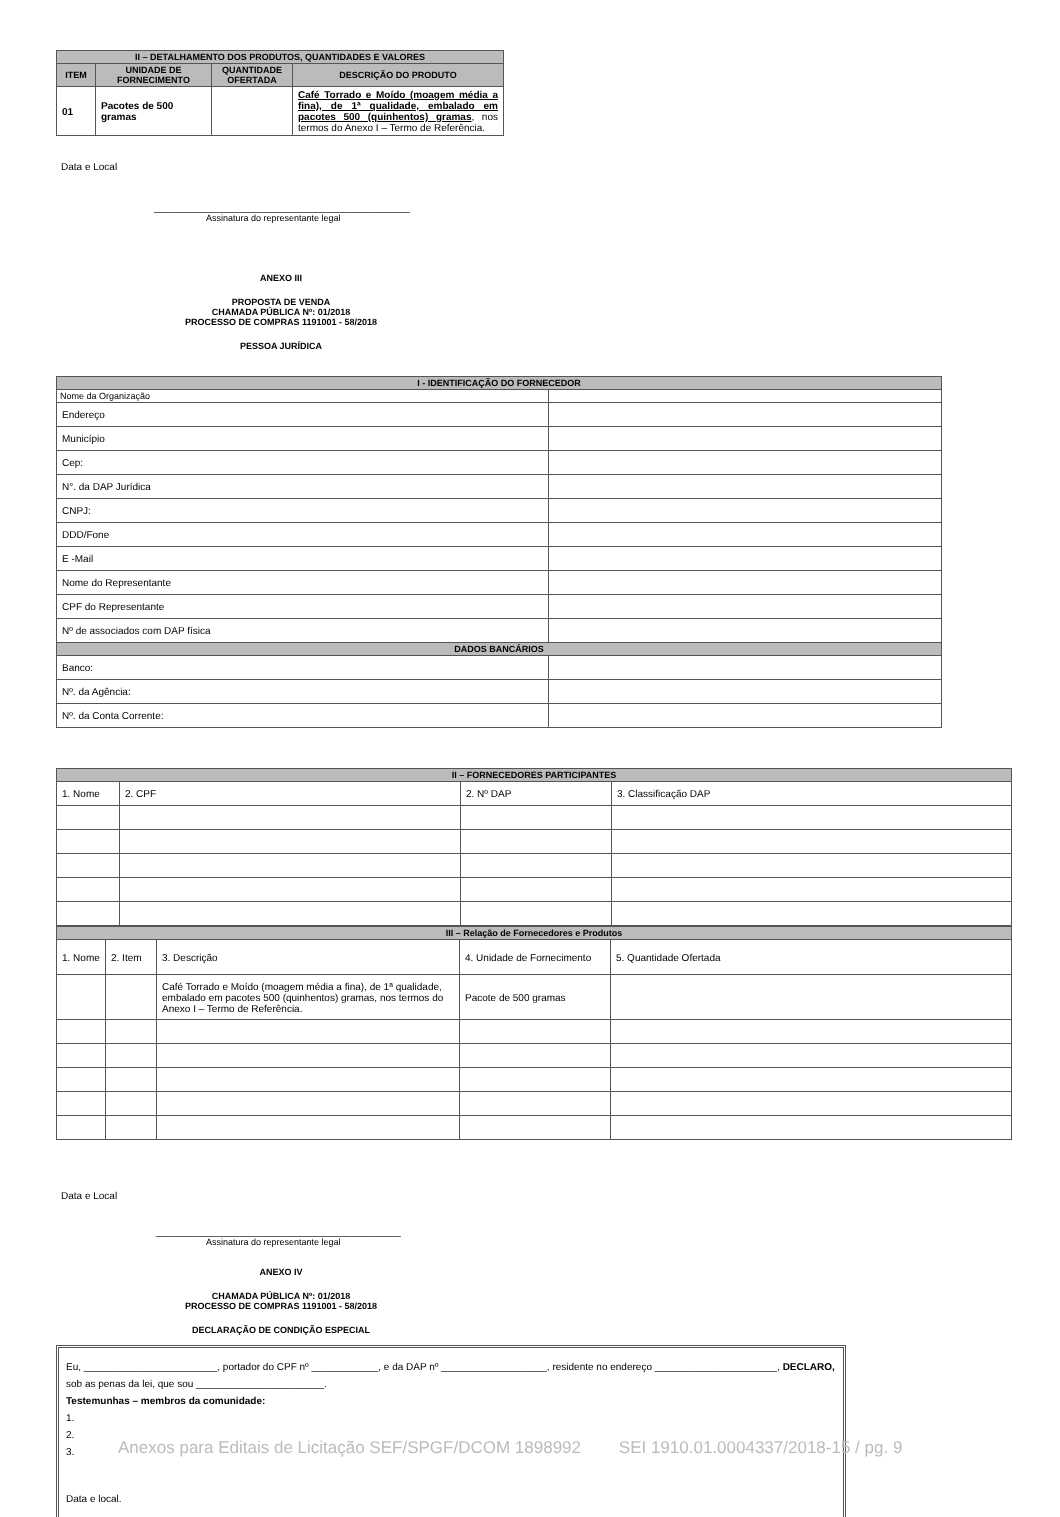| II – DETALHAMENTO DOS PRODUTOS, QUANTIDADES E VALORES | | | |
| --- | --- | --- | --- |
| ITEM | UNIDADE DE FORNECIMENTO | QUANTIDADE OFERTADA | DESCRIÇÃO DO PRODUTO |
| 01 | Pacotes de 500 gramas | | Café Torrado e Moído (moagem média a fina), de 1ª qualidade, embalado em pacotes 500 (quinhentos) gramas , nos termos do Anexo I – Termo de Referência. |
Data e Local
______________________________________________
Assinatura do representante legal
ANEXO III
PROPOSTA DE VENDA
CHAMADA PÚBLICA Nº: 01/2018
PROCESSO DE COMPRAS 1191001 - 58/2018
PESSOA JURÍDICA
| I - IDENTIFICAÇÃO DO FORNECEDOR | |
| --- | --- |
| Nome da Organização | |
| Endereço | |
| Município | |
| Cep: | |
| N°. da DAP Jurídica | |
| CNPJ: | |
| DDD/Fone | |
| E -Mail | |
| Nome do Representante | |
| CPF do Representante | |
| Nº de associados com DAP física | |
| DADOS BANCÁRIOS | |
| Banco: | |
| Nº. da Agência: | |
| Nº. da Conta Corrente: | |
| II – FORNECEDORES PARTICIPANTES | | | |
| --- | --- | --- | --- |
| 1. Nome | 2. CPF | 2. Nº DAP | 3. Classificação DAP |
| III – Relação de Fornecedores e Produtos | | | | |
| --- | --- | --- | --- | --- |
| 1. Nome | 2. Item | 3. Descrição | 4. Unidade de Fornecimento | 5. Quantidade Ofertada |
| | | Café Torrado e Moído (moagem média a fina), de 1ª qualidade, embalado em pacotes 500 (quinhentos) gramas, nos termos do Anexo I – Termo de Referência. | Pacote de 500 gramas | |
Data e Local
____________________________________________
Assinatura do representante legal
ANEXO IV
CHAMADA PÚBLICA Nº: 01/2018
PROCESSO DE COMPRAS 1191001 - 58/2018
DECLARAÇÃO DE CONDIÇÃO ESPECIAL
Eu, ________________________, portador do CPF nº ____________, e da DAP nº ___________________, residente no endereço ______________________, DECLARO, sob as penas da lei, que sou _______________________.
Testemunhas – membros da comunidade:
1.
2.
3.
Data e local.
Anexos para Editais de Licitação SEF/SPGF/DCOM 1898992 SEI 1910.01.0004337/2018-15 / pg. 9